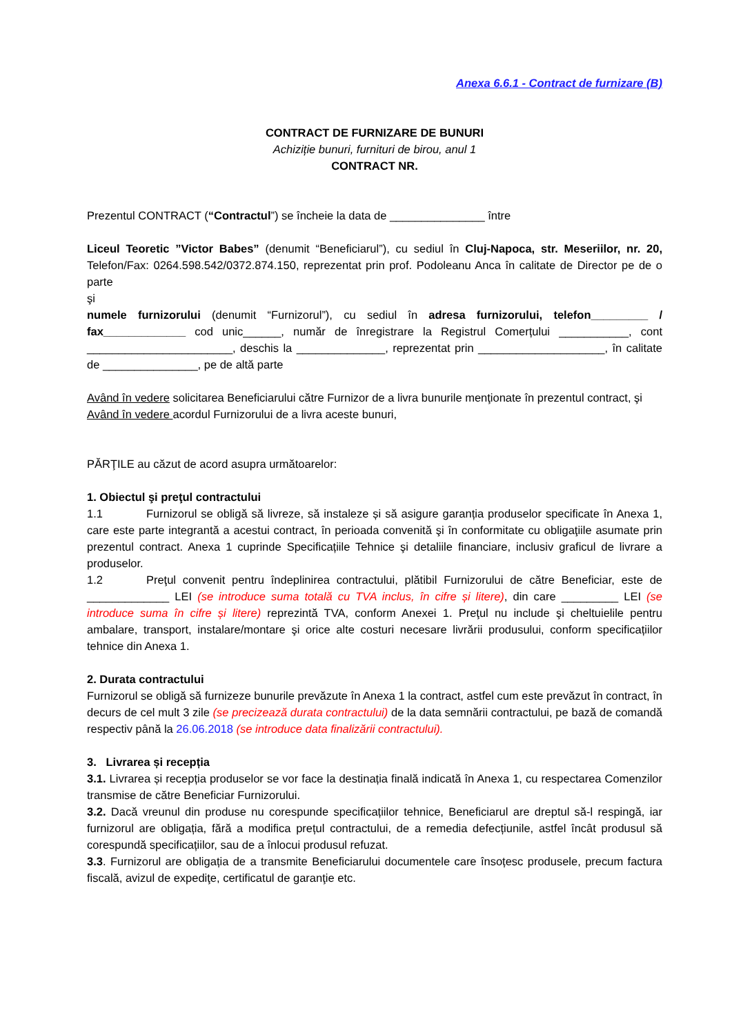Anexa 6.6.1 - Contract de furnizare (B)
CONTRACT DE FURNIZARE DE BUNURI
Achiziție bunuri, furnituri de birou, anul 1
CONTRACT NR.
Prezentul CONTRACT (“Contractul”) se încheie la data de _______________ între
Liceul Teoretic ”Victor Babes” (denumit “Beneficiarul”), cu sediul în Cluj-Napoca, str. Meseriilor, nr. 20, Telefon/Fax: 0264.598.542/0372.874.150, reprezentat prin prof. Podoleanu Anca în calitate de Director pe de o parte
şi
numele furnizorului (denumit “Furnizorul”), cu sediul în adresa furnizorului, telefon_________ / fax_____________ cod unic______, număr de înregistrare la Registrul Comerțului ___________, cont _______________________, deschis la ______________, reprezentat prin ____________________, în calitate de _______________, pe de altă parte
Având în vedere solicitarea Beneficiarului către Furnizor de a livra bunurile menţionate în prezentul contract, şi
Având în vedere acordul Furnizorului de a livra aceste bunuri,
PĂRŢILE au căzut de acord asupra următoarelor:
1. Obiectul şi preţul contractului
1.1 Furnizorul se obligă să livreze, să instaleze și să asigure garanția produselor specificate în Anexa 1, care este parte integrantă a acestui contract, în perioada convenită şi în conformitate cu obligaţiile asumate prin prezentul contract. Anexa 1 cuprinde Specificațiile Tehnice şi detaliile financiare, inclusiv graficul de livrare a produselor.
1.2 Preţul convenit pentru îndeplinirea contractului, plătibil Furnizorului de către Beneficiar, este de _____________ LEI (se introduce suma totală cu TVA inclus, în cifre și litere), din care _________ LEI (se introduce suma în cifre și litere) reprezintă TVA, conform Anexei 1. Preţul nu include şi cheltuielile pentru ambalare, transport, instalare/montare şi orice alte costuri necesare livrării produsului, conform specificațiilor tehnice din Anexa 1.
2. Durata contractului
Furnizorul se obligă să furnizeze bunurile prevăzute în Anexa 1 la contract, astfel cum este prevăzut în contract, în decurs de cel mult 3 zile (se precizează durata contractului) de la data semnării contractului, pe bază de comandă respectiv până la 26.06.2018 (se introduce data finalizării contractului).
3. Livrarea și recepția
3.1. Livrarea și recepția produselor se vor face la destinația finală indicată în Anexa 1, cu respectarea Comenzilor transmise de către Beneficiar Furnizorului.
3.2. Dacă vreunul din produse nu corespunde specificațiilor tehnice, Beneficiarul are dreptul să-l respingă, iar furnizorul are obligația, fără a modifica prețul contractului, de a remedia defecțiunile, astfel încât produsul să corespundă specificațiilor, sau de a înlocui produsul refuzat.
3.3. Furnizorul are obligația de a transmite Beneficiarului documentele care însoțesc produsele, precum factura fiscală, avizul de expediţe, certificatul de garanţie etc.